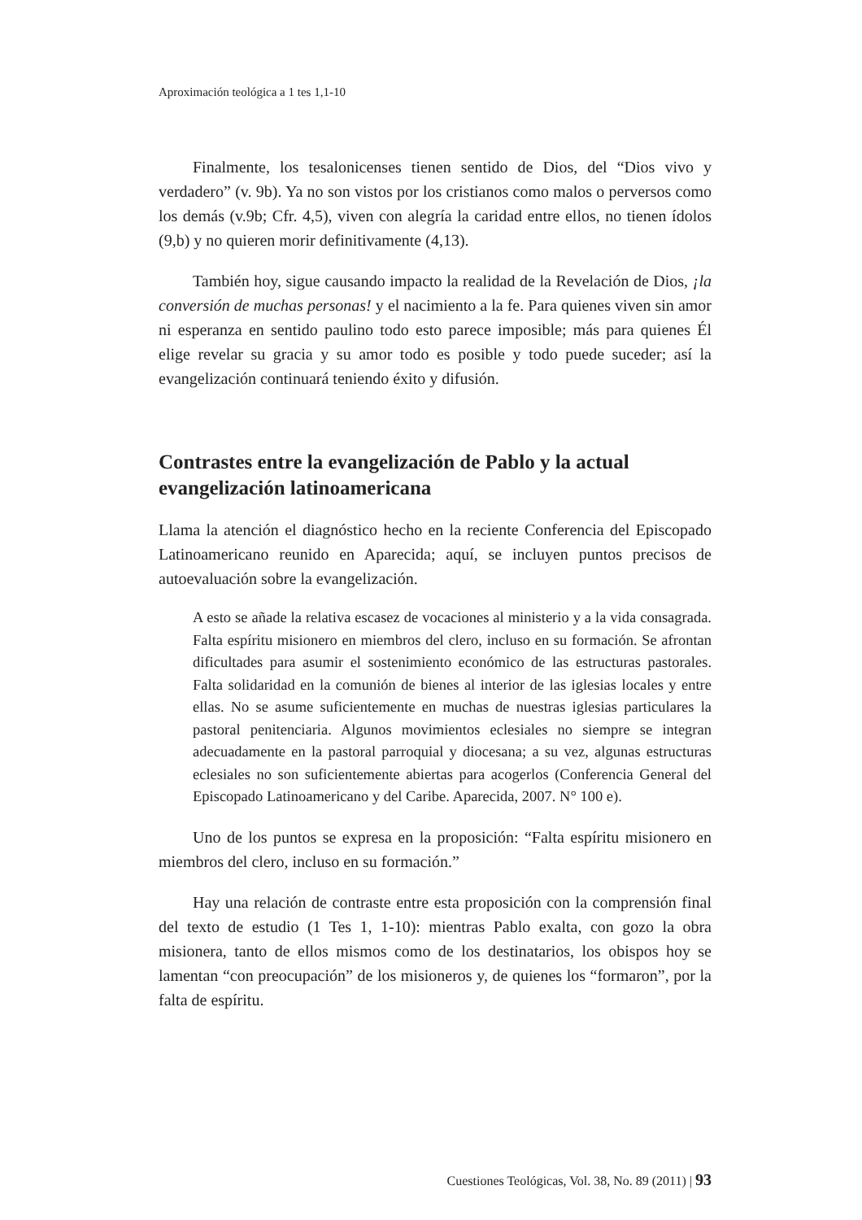Aproximación teológica a 1 tes 1,1-10
Finalmente, los tesalonicenses tienen sentido de Dios, del “Dios vivo y verdadero” (v. 9b). Ya no son vistos por los cristianos como malos o perversos como los demás (v.9b; Cfr. 4,5), viven con alegría la caridad entre ellos, no tienen ídolos (9,b) y no quieren morir definitivamente (4,13).
También hoy, sigue causando impacto la realidad de la Revelación de Dios, ¡la conversión de muchas personas! y el nacimiento a la fe. Para quienes viven sin amor ni esperanza en sentido paulino todo esto parece imposible; más para quienes Él elige revelar su gracia y su amor todo es posible y todo puede suceder; así la evangelización continuará teniendo éxito y difusión.
Contrastes entre la evangelización de Pablo y la actual evangelización latinoamericana
Llama la atención el diagnóstico hecho en la reciente Conferencia del Episcopado Latinoamericano reunido en Aparecida; aquí, se incluyen puntos precisos de autoevaluación sobre la evangelización.
A esto se añade la relativa escasez de vocaciones al ministerio y a la vida consagrada. Falta espíritu misionero en miembros del clero, incluso en su formación. Se afrontan dificultades para asumir el sostenimiento económico de las estructuras pastorales. Falta solidaridad en la comunión de bienes al interior de las iglesias locales y entre ellas. No se asume suficientemente en muchas de nuestras iglesias particulares la pastoral penitenciaria. Algunos movimientos eclesiales no siempre se integran adecuadamente en la pastoral parroquial y diocesana; a su vez, algunas estructuras eclesiales no son suficientemente abiertas para acogerlos (Conferencia General del Episcopado Latinoamericano y del Caribe. Aparecida, 2007. N° 100 e).
Uno de los puntos se expresa en la proposición: “Falta espíritu misionero en miembros del clero, incluso en su formación.”
Hay una relación de contraste entre esta proposición con la comprensión final del texto de estudio (1 Tes 1, 1-10): mientras Pablo exalta, con gozo la obra misionera, tanto de ellos mismos como de los destinatarios, los obispos hoy se lamentan “con preocupación” de los misioneros y, de quienes los “formaron”, por la falta de espíritu.
Cuestiones Teológicas, Vol. 38, No. 89 (2011) | 93